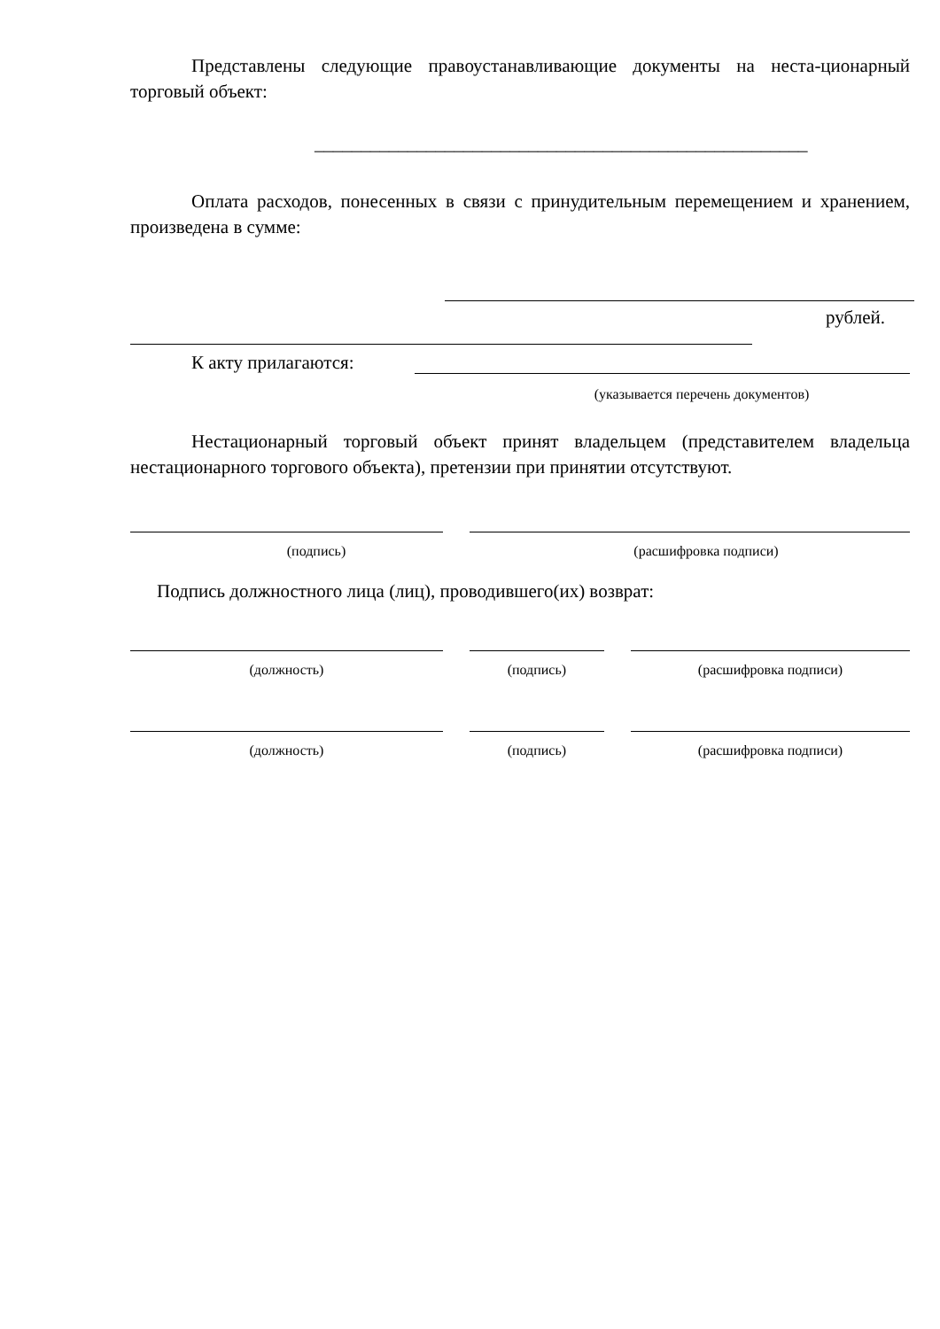Представлены следующие правоустанавливающие документы на неста-ционарный торговый объект:
_____________________________________________________
Оплата расходов, понесенных в связи с принудительным перемещением и хранением, произведена в сумме:
рублей.
К акту прилагаются:
(указывается перечень документов)
Нестационарный торговый объект принят владельцем (представителем владельца нестационарного торгового объекта), претензии при принятии отсутствуют.
(подпись) (расшифровка подписи)
Подпись должностного лица (лиц), проводившего(их) возврат:
(должность) (подпись) (расшифровка подписи)
(должность) (подпись) (расшифровка подписи)